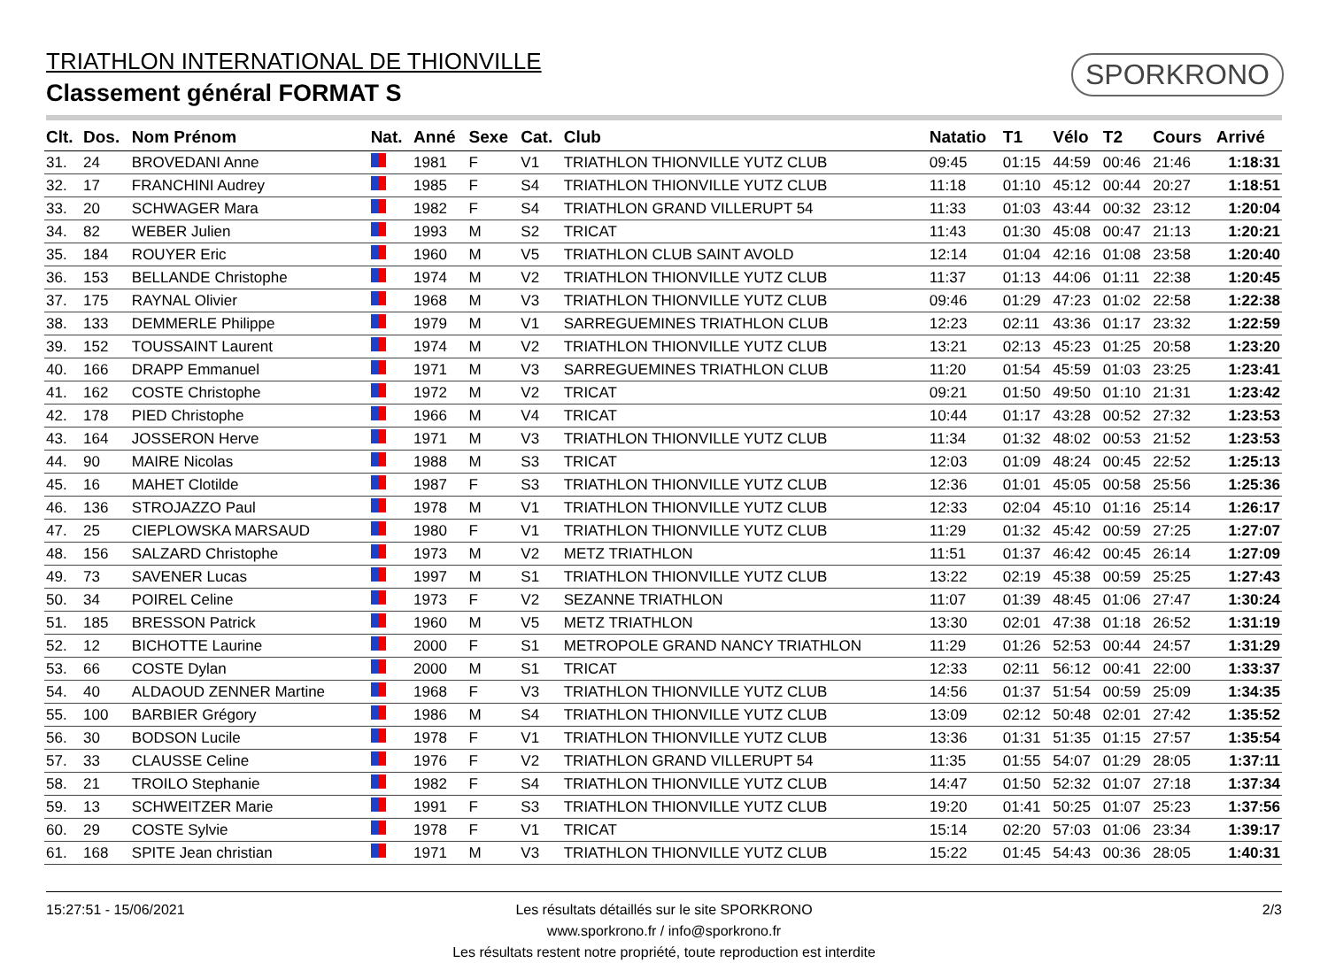TRIATHLON INTERNATIONAL DE THIONVILLE
Classement général FORMAT S
SPORKRONO
| Clt. | Dos. | Nom Prénom | Nat. | Anné | Sexe | Cat. | Club | Natatio | T1 | Vélo | T2 | Cours | Arrivé |
| --- | --- | --- | --- | --- | --- | --- | --- | --- | --- | --- | --- | --- | --- |
| 31. | 24 | BROVEDANI Anne | | 1981 | F | V1 | TRIATHLON THIONVILLE YUTZ CLUB | 09:45 | 01:15 | 44:59 | 00:46 | 21:46 | 1:18:31 |
| 32. | 17 | FRANCHINI Audrey | | 1985 | F | S4 | TRIATHLON THIONVILLE YUTZ CLUB | 11:18 | 01:10 | 45:12 | 00:44 | 20:27 | 1:18:51 |
| 33. | 20 | SCHWAGER Mara | | 1982 | F | S4 | TRIATHLON GRAND VILLERUPT 54 | 11:33 | 01:03 | 43:44 | 00:32 | 23:12 | 1:20:04 |
| 34. | 82 | WEBER Julien | | 1993 | M | S2 | TRICAT | 11:43 | 01:30 | 45:08 | 00:47 | 21:13 | 1:20:21 |
| 35. | 184 | ROUYER Eric | | 1960 | M | V5 | TRIATHLON CLUB SAINT AVOLD | 12:14 | 01:04 | 42:16 | 01:08 | 23:58 | 1:20:40 |
| 36. | 153 | BELLANDE Christophe | | 1974 | M | V2 | TRIATHLON THIONVILLE YUTZ CLUB | 11:37 | 01:13 | 44:06 | 01:11 | 22:38 | 1:20:45 |
| 37. | 175 | RAYNAL Olivier | | 1968 | M | V3 | TRIATHLON THIONVILLE YUTZ CLUB | 09:46 | 01:29 | 47:23 | 01:02 | 22:58 | 1:22:38 |
| 38. | 133 | DEMMERLE Philippe | | 1979 | M | V1 | SARREGUEMINES TRIATHLON CLUB | 12:23 | 02:11 | 43:36 | 01:17 | 23:32 | 1:22:59 |
| 39. | 152 | TOUSSAINT Laurent | | 1974 | M | V2 | TRIATHLON THIONVILLE YUTZ CLUB | 13:21 | 02:13 | 45:23 | 01:25 | 20:58 | 1:23:20 |
| 40. | 166 | DRAPP Emmanuel | | 1971 | M | V3 | SARREGUEMINES TRIATHLON CLUB | 11:20 | 01:54 | 45:59 | 01:03 | 23:25 | 1:23:41 |
| 41. | 162 | COSTE Christophe | | 1972 | M | V2 | TRICAT | 09:21 | 01:50 | 49:50 | 01:10 | 21:31 | 1:23:42 |
| 42. | 178 | PIED Christophe | | 1966 | M | V4 | TRICAT | 10:44 | 01:17 | 43:28 | 00:52 | 27:32 | 1:23:53 |
| 43. | 164 | JOSSERON Herve | | 1971 | M | V3 | TRIATHLON THIONVILLE YUTZ CLUB | 11:34 | 01:32 | 48:02 | 00:53 | 21:52 | 1:23:53 |
| 44. | 90 | MAIRE Nicolas | | 1988 | M | S3 | TRICAT | 12:03 | 01:09 | 48:24 | 00:45 | 22:52 | 1:25:13 |
| 45. | 16 | MAHET Clotilde | | 1987 | F | S3 | TRIATHLON THIONVILLE YUTZ CLUB | 12:36 | 01:01 | 45:05 | 00:58 | 25:56 | 1:25:36 |
| 46. | 136 | STROJAZZO Paul | | 1978 | M | V1 | TRIATHLON THIONVILLE YUTZ CLUB | 12:33 | 02:04 | 45:10 | 01:16 | 25:14 | 1:26:17 |
| 47. | 25 | CIEPLOWSKA MARSAUD | | 1980 | F | V1 | TRIATHLON THIONVILLE YUTZ CLUB | 11:29 | 01:32 | 45:42 | 00:59 | 27:25 | 1:27:07 |
| 48. | 156 | SALZARD Christophe | | 1973 | M | V2 | METZ TRIATHLON | 11:51 | 01:37 | 46:42 | 00:45 | 26:14 | 1:27:09 |
| 49. | 73 | SAVENER Lucas | | 1997 | M | S1 | TRIATHLON THIONVILLE YUTZ CLUB | 13:22 | 02:19 | 45:38 | 00:59 | 25:25 | 1:27:43 |
| 50. | 34 | POIREL Celine | | 1973 | F | V2 | SEZANNE TRIATHLON | 11:07 | 01:39 | 48:45 | 01:06 | 27:47 | 1:30:24 |
| 51. | 185 | BRESSON Patrick | | 1960 | M | V5 | METZ TRIATHLON | 13:30 | 02:01 | 47:38 | 01:18 | 26:52 | 1:31:19 |
| 52. | 12 | BICHOTTE Laurine | | 2000 | F | S1 | METROPOLE GRAND NANCY TRIATHLON | 11:29 | 01:26 | 52:53 | 00:44 | 24:57 | 1:31:29 |
| 53. | 66 | COSTE Dylan | | 2000 | M | S1 | TRICAT | 12:33 | 02:11 | 56:12 | 00:41 | 22:00 | 1:33:37 |
| 54. | 40 | ALDAOUD ZENNER Martine | | 1968 | F | V3 | TRIATHLON THIONVILLE YUTZ CLUB | 14:56 | 01:37 | 51:54 | 00:59 | 25:09 | 1:34:35 |
| 55. | 100 | BARBIER Grégory | | 1986 | M | S4 | TRIATHLON THIONVILLE YUTZ CLUB | 13:09 | 02:12 | 50:48 | 02:01 | 27:42 | 1:35:52 |
| 56. | 30 | BODSON Lucile | | 1978 | F | V1 | TRIATHLON THIONVILLE YUTZ CLUB | 13:36 | 01:31 | 51:35 | 01:15 | 27:57 | 1:35:54 |
| 57. | 33 | CLAUSSE Celine | | 1976 | F | V2 | TRIATHLON GRAND VILLERUPT 54 | 11:35 | 01:55 | 54:07 | 01:29 | 28:05 | 1:37:11 |
| 58. | 21 | TROILO Stephanie | | 1982 | F | S4 | TRIATHLON THIONVILLE YUTZ CLUB | 14:47 | 01:50 | 52:32 | 01:07 | 27:18 | 1:37:34 |
| 59. | 13 | SCHWEITZER Marie | | 1991 | F | S3 | TRIATHLON THIONVILLE YUTZ CLUB | 19:20 | 01:41 | 50:25 | 01:07 | 25:23 | 1:37:56 |
| 60. | 29 | COSTE Sylvie | | 1978 | F | V1 | TRICAT | 15:14 | 02:20 | 57:03 | 01:06 | 23:34 | 1:39:17 |
| 61. | 168 | SPITE Jean christian | | 1971 | M | V3 | TRIATHLON THIONVILLE YUTZ CLUB | 15:22 | 01:45 | 54:43 | 00:36 | 28:05 | 1:40:31 |
15:27:51 - 15/06/2021 2/3 Les résultats détaillés sur le site SPORKRONO
www.sporkrono.fr / info@sporkrono.fr
Les résultats restent notre propriété, toute reproduction est interdite